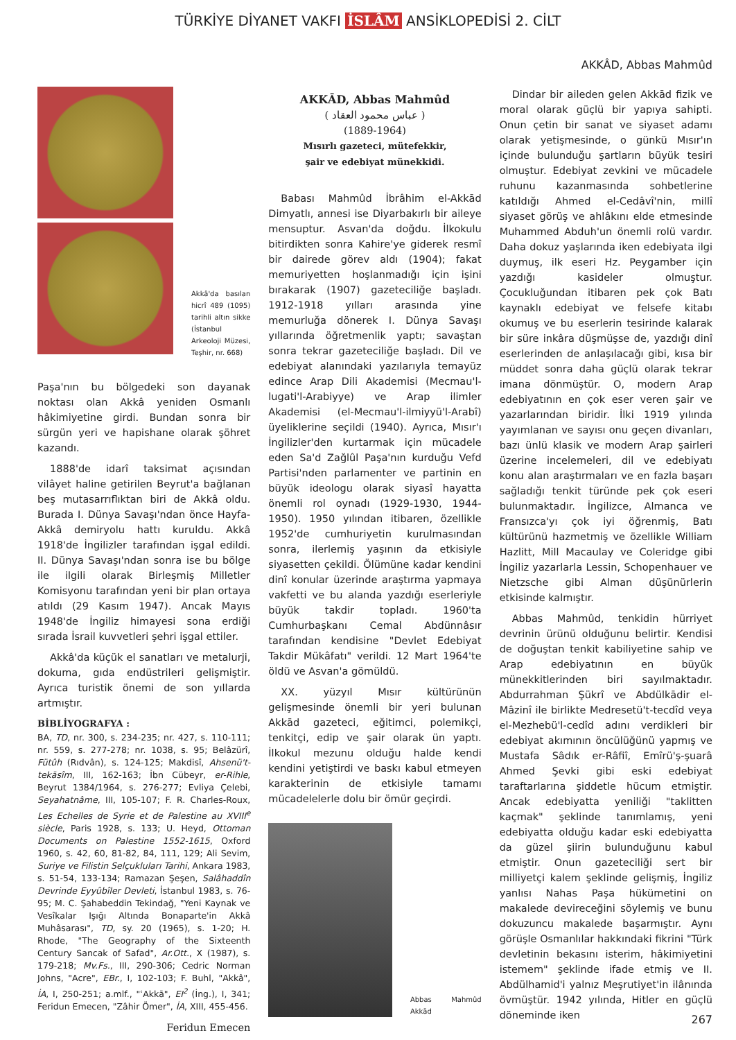TÜRKİYE DİYANET VAKFI İSLÂM ANSİKLOPEDİSİ 2. CİLT
AKKÂD, Abbas Mahmûd
Akkâ'da basılan hicrî 489 (1095) tarihli altın sikke (İstanbul Arkeoloji Müzesi, Teşhir, nr. 668)
Paşa'nın bu bölgedeki son dayanak noktası olan Akkâ yeniden Osmanlı hâkimiyetine girdi. Bundan sonra bir sürgün yeri ve hapishane olarak şöhret kazandı.
1888'de idarî taksimat açısından vilâyet haline getirilen Beyrut'a bağlanan beş mutasarrıflıktan biri de Akkâ oldu. Burada I. Dünya Savaşı'ndan önce Hayfa-Akkâ demiryolu hattı kuruldu. Akkâ 1918'de İngilizler tarafından işgal edildi. II. Dünya Savaşı'ndan sonra ise bu bölge ile ilgili olarak Birleşmiş Milletler Komisyonu tarafından yeni bir plan ortaya atıldı (29 Kasım 1947). Ancak Mayıs 1948'de İngiliz himayesi sona erdiği sırada İsrail kuvvetleri şehri işgal ettiler.
Akkâ'da küçük el sanatları ve metalurji, dokuma, gıda endüstrileri gelişmiştir. Ayrıca turistik önemi de son yıllarda artmıştır.
BİBLİYOGRAFYA :
BA, TD, nr. 300, s. 234-235; nr. 427, s. 110-111; nr. 559, s. 277-278; nr. 1038, s. 95; Belâzürî, Fütûh (Rıdvân), s. 124-125; Makdisî, Ahsenü't-tekāsîm, III, 162-163; İbn Cübeyr, er-Rihle, Beyrut 1384/1964, s. 276-277; Evliya Çelebi, Seyahatnâme, III, 105-107; F. R. Charles-Roux, Les Echelles de Syrie et de Palestine au XVIII<sup>e</sup> siècle, Paris 1928, s. 133; U. Heyd, Ottoman Documents on Palestine 1552-1615, Oxford 1960, s. 42, 60, 81-82, 84, 111, 129; Ali Sevim, Suriye ve Filistin Selçukluları Tarihi, Ankara 1983, s. 51-54, 133-134; Ramazan Şeşen, Salâhaddîn Devrinde Eyyûbîler Devleti, İstanbul 1983, s. 76-95; M. C. Şahabeddin Tekindağ, "Yeni Kaynak ve Vesîkalar Işığı Altında Bonaparte'in Akkâ Muhâsarası", TD, sy. 20 (1965), s. 1-20; H. Rhode, "The Geography of the Sixteenth Century Sancak of Safad", Ar.Ott., X (1987), s. 179-218; Mv.Fs., III, 290-306; Cedric Norman Johns, "Acre", EBr., I, 102-103; F. Buhl, "Akkâ", İA, I, 250-251; a.mlf., "ʿAkkā", EI<sup>2</sup> (İng.), I, 341; Feridun Emecen, "Zâhir Ömer", İA, XIII, 455-456.
Feridun Emecen
AKKĀD, Abbas Mahmûd
( عباس محمود العقاد )
(1889-1964)
Mısırlı gazeteci, mütefekkir,
şair ve edebiyat münekkidi.
Babası Mahmûd İbrâhim el-Akkād Dimyatlı, annesi ise Diyarbakırlı bir aileye mensuptur. Asvan'da doğdu. İlkokulu bitirdikten sonra Kahire'ye giderek resmî bir dairede görev aldı (1904); fakat memuriyetten hoşlanmadığı için işini bırakarak (1907) gazeteciliğe başladı. 1912-1918 yılları arasında yine memurluğa dönerek I. Dünya Savaşı yıllarında öğretmenlik yaptı; savaştan sonra tekrar gazeteciliğe başladı. Dil ve edebiyat alanındaki yazılarıyla temayüz edince Arap Dili Akademisi (Mecmau'l-lugati'l-Arabiyye) ve Arap ilimler Akademisi (el-Mecmau'l-ilmiyyü'l-Arabî) üyeliklerine seçildi (1940). Ayrıca, Mısır'ı İngilizler'den kurtarmak için mücadele eden Sa'd Zağlûl Paşa'nın kurduğu Vefd Partisi'nden parlamenter ve partinin en büyük ideologu olarak siyasî hayatta önemli rol oynadı (1929-1930, 1944-1950). 1950 yılından itibaren, özellikle 1952'de cumhuriyetin kurulmasından sonra, ilerlemiş yaşının da etkisiyle siyasetten çekildi. Ölümüne kadar kendini dinî konular üzerinde araştırma yapmaya vakfetti ve bu alanda yazdığı eserleriyle büyük takdir topladı. 1960'ta Cumhurbaşkanı Cemal Abdünnâsır tarafından kendisine "Devlet Edebiyat Takdir Mükâfatı" verildi. 12 Mart 1964'te öldü ve Asvan'a gömüldü.
XX. yüzyıl Mısır kültürünün gelişmesinde önemli bir yeri bulunan Akkād gazeteci, eğitimci, polemikçi, tenkitçi, edip ve şair olarak ün yaptı. İlkokul mezunu olduğu halde kendi kendini yetiştirdi ve baskı kabul etmeyen karakterinin de etkisiyle tamamı mücadelelerle dolu bir ömür geçirdi.
Abbas Mahmûd Akkād
Dindar bir aileden gelen Akkād fizik ve moral olarak güçlü bir yapıya sahipti. Onun çetin bir sanat ve siyaset adamı olarak yetişmesinde, o günkü Mısır'ın içinde bulunduğu şartların büyük tesiri olmuştur. Edebiyat zevkini ve mücadele ruhunu kazanmasında sohbetlerine katıldığı Ahmed el-Cedâvî'nin, millî siyaset görüş ve ahlâkını elde etmesinde Muhammed Abduh'un önemli rolü vardır. Daha dokuz yaşlarında iken edebiyata ilgi duymuş, ilk eseri Hz. Peygamber için yazdığı kasideler olmuştur. Çocukluğundan itibaren pek çok Batı kaynaklı edebiyat ve felsefe kitabı okumuş ve bu eserlerin tesirinde kalarak bir süre inkâra düşmüşse de, yazdığı dinî eserlerinden de anlaşılacağı gibi, kısa bir müddet sonra daha güçlü olarak tekrar imana dönmüştür. O, modern Arap edebiyatının en çok eser veren şair ve yazarlarından biridir. İlki 1919 yılında yayımlanan ve sayısı onu geçen divanları, bazı ünlü klasik ve modern Arap şairleri üzerine incelemeleri, dil ve edebiyatı konu alan araştırmaları ve en fazla başarı sağladığı tenkit türünde pek çok eseri bulunmaktadır. İngilizce, Almanca ve Fransızca'yı çok iyi öğrenmiş, Batı kültürünü hazmetmiş ve özellikle William Hazlitt, Mill Macaulay ve Coleridge gibi İngiliz yazarlarla Lessin, Schopenhauer ve Nietzsche gibi Alman düşünürlerin etkisinde kalmıştır.
Abbas Mahmûd, tenkidin hürriyet devrinin ürünü olduğunu belirtir. Kendisi de doğuştan tenkit kabiliyetine sahip ve Arap edebiyatının en büyük münekkitlerinden biri sayılmaktadır. Abdurrahman Şükrî ve Abdülkādir el-Mâzinî ile birlikte Medresetü't-tecdîd veya el-Mezhebü'l-cedîd adını verdikleri bir edebiyat akımının öncülüğünü yapmış ve Mustafa Sâdık er-Râfiî, Emîrü'ş-şuarâ Ahmed Şevki gibi eski edebiyat taraftarlarına şiddetle hücum etmiştir. Ancak edebiyatta yeniliği "taklitten kaçmak" şeklinde tanımlamış, yeni edebiyatta olduğu kadar eski edebiyatta da güzel şiirin bulunduğunu kabul etmiştir. Onun gazeteciliği sert bir milliyetçi kalem şeklinde gelişmiş, İngiliz yanlısı Nahas Paşa hükümetini on makalede devireceğini söylemiş ve bunu dokuzuncu makalede başarmıştır. Aynı görüşle Osmanlılar hakkındaki fikrini "Türk devletinin bekasını isterim, hâkimiyetini istemem" şeklinde ifade etmiş ve II. Abdülhamid'i yalnız Meşrutiyet'in ilânında övmüştür. 1942 yılında, Hitler en güçlü döneminde iken
267